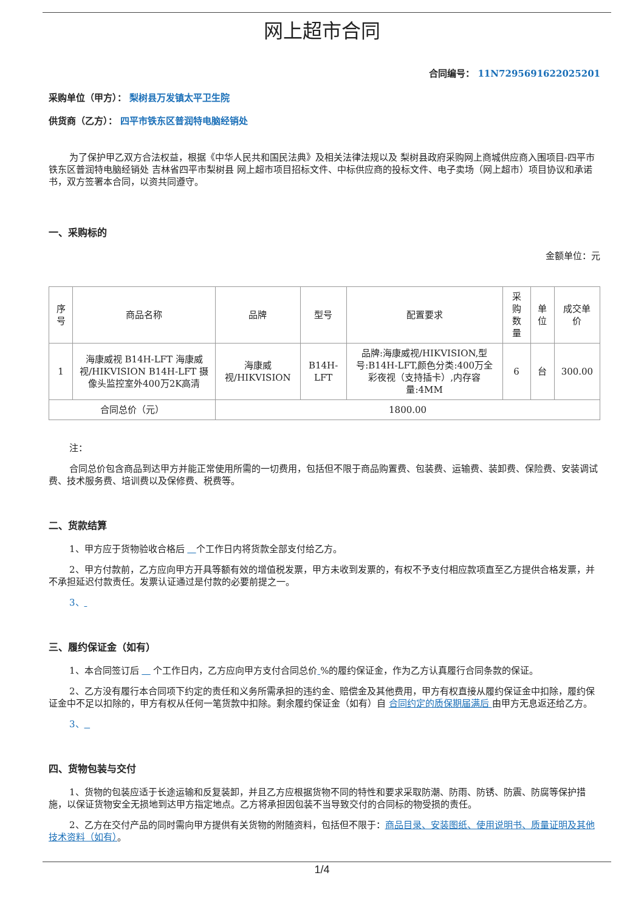网上超市合同
合同编号： 11N7295691622025201
采购单位（甲方）： 梨树县万发镇太平卫生院
供货商（乙方）： 四平市铁东区普润特电脑经销处
为了保护甲乙双方合法权益，根据《中华人民共和国民法典》及相关法律法规以及 梨树县政府采购网上商城供应商入围项目-四平市铁东区普润特电脑经销处 吉林省四平市梨树县 网上超市项目招标文件、中标供应商的投标文件、电子卖场（网上超市）项目协议和承诺书，双方签署本合同，以资共同遵守。
一、采购标的
金额单位：元
| 序号 | 商品名称 | 品牌 | 型号 | 配置要求 | 采购数量 | 单位 | 成交单价 |
| --- | --- | --- | --- | --- | --- | --- | --- |
| 1 | 海康威视 B14H-LFT 海康威视/HIKVISION B14H-LFT 摄像头监控室外400万2K高清 | 海康威视/HIKVISION | B14H-LFT | 品牌:海康威视/HIKVISION,型号:B14H-LFT,颜色分类:400万全彩夜视（支持插卡）,内存容量:4MM | 6 | 台 | 300.00 |
| 合同总价（元） | | 1800.00 | | | | | |
注：
合同总价包含商品到达甲方并能正常使用所需的一切费用，包括但不限于商品购置费、包装费、运输费、装卸费、保险费、安装调试费、技术服务费、培训费以及保修费、税费等。
二、货款结算
1、甲方应于货物验收合格后 个工作日内将货款全部支付给乙方。
2、甲方付款前，乙方应向甲方开具等额有效的增值税发票，甲方未收到发票的，有权不予支付相应款项直至乙方提供合格发票，并不承担延迟付款责任。发票认证通过是付款的必要前提之一。
3、
三、履约保证金（如有）
1、本合同签订后 个工作日内，乙方应向甲方支付合同总价 %的履约保证金，作为乙方认真履行合同条款的保证。
2、乙方没有履行本合同项下约定的责任和义务所需承担的违约金、赔偿金及其他费用，甲方有权直接从履约保证金中扣除，履约保证金中不足以扣除的，甲方有权从任何一笔货款中扣除。剩余履约保证金（如有）自 合同约定的质保期届满后 由甲方无息返还给乙方。
3、
四、货物包装与交付
1、货物的包装应适于长途运输和反复装卸，并且乙方应根据货物不同的特性和要求采取防潮、防雨、防锈、防震、防腐等保护措施，以保证货物安全无损地到达甲方指定地点。乙方将承担因包装不当导致交付的合同标的物受损的责任。
2、乙方在交付产品的同时需向甲方提供有关货物的附随资料，包括但不限于：商品目录、安装图纸、使用说明书、质量证明及其他技术资料（如有）。
1/4